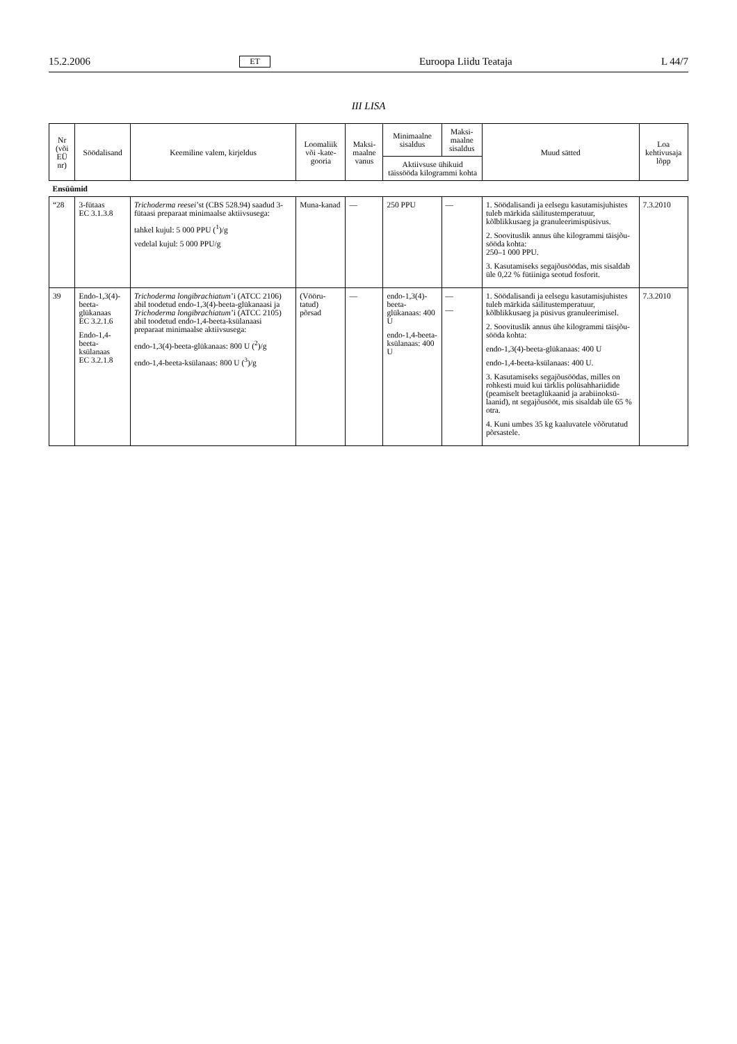15.2.2006 ET Euroopa Liidu Teataja L 44/7
III LISA
| Nr (või EÜ nr) | Söödalisand | Keemiline valem, kirjeldus | Loomaliik või -kate-gooria | Maksi-maalne vanus | Minimaalne sisaldus | Maksi-maalne sisaldus | Muud sätted | Loa kehtivusaja lõpp |
| --- | --- | --- | --- | --- | --- | --- | --- | --- |
| | | | | | Aktiivsuse ühikuid täissööda kilogrammi kohta | | | |
| Ensüümid | | | | | | | | |
| “28 | 3-fütaas EC 3.1.3.8 | Trichoderma reesei ’st (CBS 528.94) saadud 3-fütaasi preparaat minimaalse aktiivsusega: tahkel kujul: 5 000 PPU (<sup>1</sup>)/g vedelal kujul: 5 000 PPU/g | Muna-kanad | — | 250 PPU | — | 1. Söödalisandi ja eelsegu kasutamisjuhistes tuleb märkida säilitustemperatuur, kõlblikkusaeg ja granuleerimispüsivus. 2. Soovituslik annus ühe kilogrammi täisjõu-sööda kohta: 250–1 000 PPU. 3. Kasutamiseks segajõusöödas, mis sisaldab üle 0,22 % fütiiniga seotud fosforit. | 7.3.2010 |
| 39 | Endo-1,3(4)-beeta-glükanaas EC 3.2.1.6 Endo-1,4-beeta-ksülanaas EC 3.2.1.8 | Trichoderma longibrachiatum ’i (ATCC 2106) abil toodetud endo-1,3(4)-beeta-glükanaasi ja Trichoderma longibrachiatum ’i (ATCC 2105) abil toodetud endo-1,4-beeta-ksülanaasi preparaat minimaalse aktiivsusega: endo-1,3(4)-beeta-glükanaas: 800 U (<sup>2</sup>)/g endo-1,4-beeta-ksülanaas: 800 U (<sup>3</sup>)/g | (Vööru-tatud) põrsad | — | endo-1,3(4)-beeta-glükanaas: 400 U endo-1,4-beeta-ksülanaas: 400 U | — — | 1. Söödalisandi ja eelsegu kasutamisjuhistes tuleb märkida säilitustemperatuur, kõlblikkusaeg ja püsivus granuleerimisel. 2. Soovituslik annus ühe kilogrammi täisjõu-sööda kohta: endo-1,3(4)-beeta-glükanaas: 400 U endo-1,4-beeta-ksülanaas: 400 U. 3. Kasutamiseks segajõusöödas, milles on rohkesti muid kui tärklis polüsahhariidide (peamiselt beetaglükaanid ja arabiinoksü-laanid), nt segajõusööt, mis sisaldab üle 65 % otra. 4. Kuni umbes 35 kg kaaluvatele võõrutatud põrsastele. | 7.3.2010 |